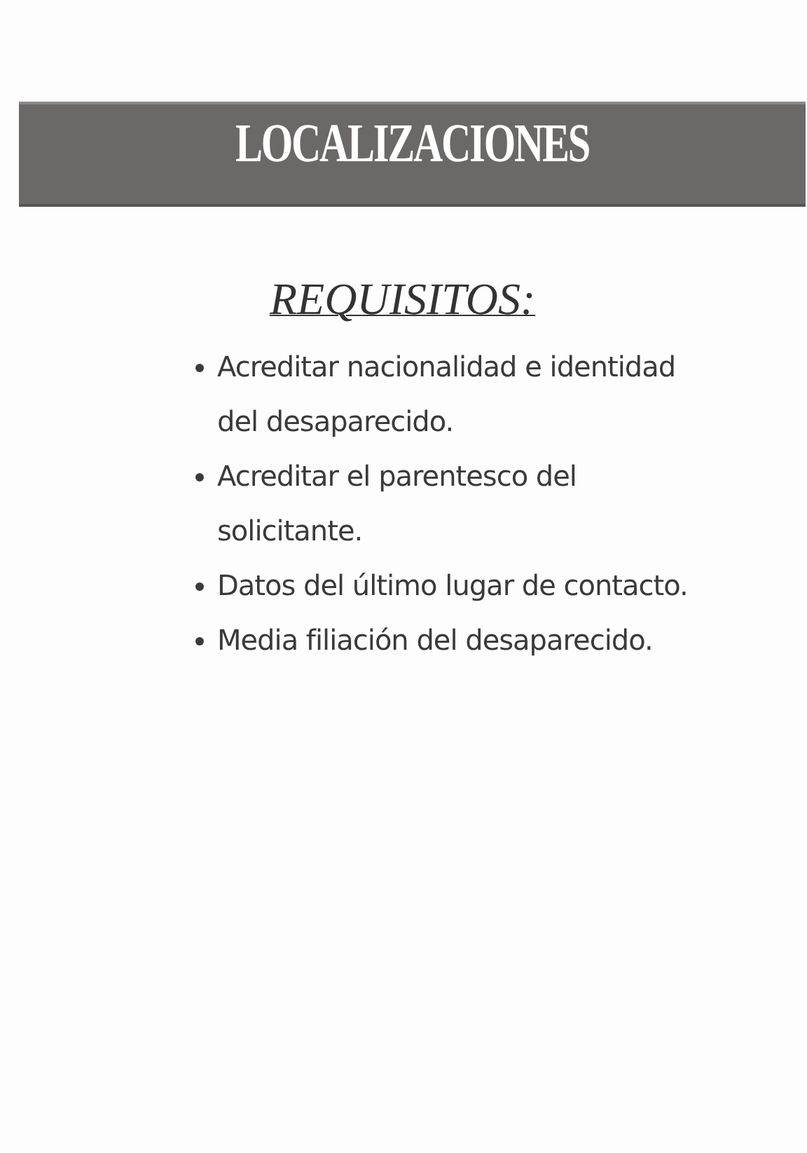LOCALIZACIONES
REQUISITOS:
Acreditar nacionalidad e identidad del desaparecido.
Acreditar el parentesco del solicitante.
Datos del último lugar de contacto.
Media filiación del desaparecido.